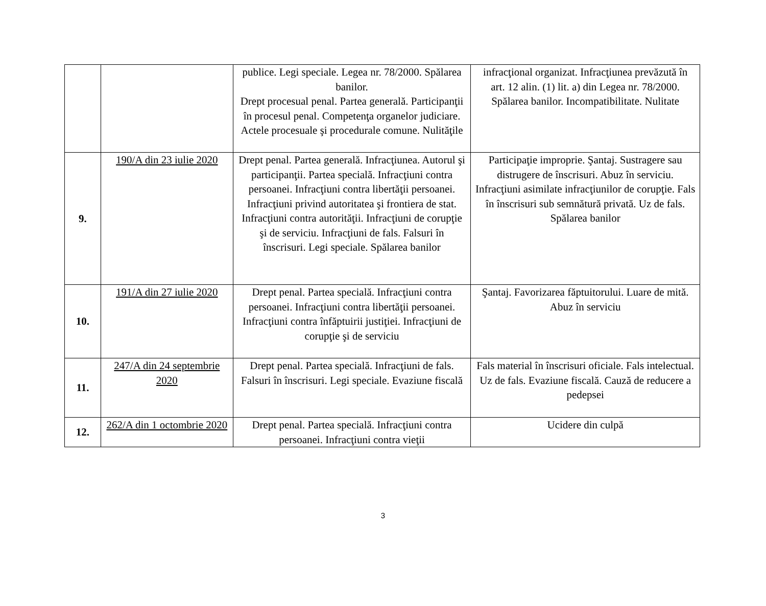| | | publice. Legi speciale. Legea nr. 78/2000. Spălarea banilor. Drept procesual penal. Partea generală. Participanţii în procesul penal. Competenţa organelor judiciare. Actele procesuale şi procedurale comune. Nulităţile | infracţional organizat. Infracţiunea prevăzută în art. 12 alin. (1) lit. a) din Legea nr. 78/2000. Spălarea banilor. Incompatibilitate. Nulitate |
| 9. | 190/A din 23 iulie 2020 | Drept penal. Partea generală. Infracţiunea. Autorul şi participanţii. Partea specială. Infracţiuni contra persoanei. Infracţiuni contra libertăţii persoanei. Infracţiuni privind autoritatea şi frontiera de stat. Infracţiuni contra autorităţii. Infracţiuni de corupţie şi de serviciu. Infracţiuni de fals. Falsuri în înscrisuri. Legi speciale. Spălarea banilor | Participaţie improprie. Şantaj. Sustragere sau distrugere de înscrisuri. Abuz în serviciu. Infracţiuni asimilate infracţiunilor de corupţie. Fals în înscrisuri sub semnătură privată. Uz de fals. Spălarea banilor |
| 10. | 191/A din 27 iulie 2020 | Drept penal. Partea specială. Infracţiuni contra persoanei. Infracţiuni contra libertăţii persoanei. Infracţiuni contra înfăptuirii justiţiei. Infracţiuni de corupţie şi de serviciu | Şantaj. Favorizarea făptuitorului. Luare de mită. Abuz în serviciu |
| 11. | 247/A din 24 septembrie 2020 | Drept penal. Partea specială. Infracţiuni de fals. Falsuri în înscrisuri. Legi speciale. Evaziune fiscală | Fals material în înscrisuri oficiale. Fals intelectual. Uz de fals. Evaziune fiscală. Cauză de reducere a pedepsei |
| 12. | 262/A din 1 octombrie 2020 | Drept penal. Partea specială. Infracţiuni contra persoanei. Infracţiuni contra vieţii | Ucidere din culpă |
3